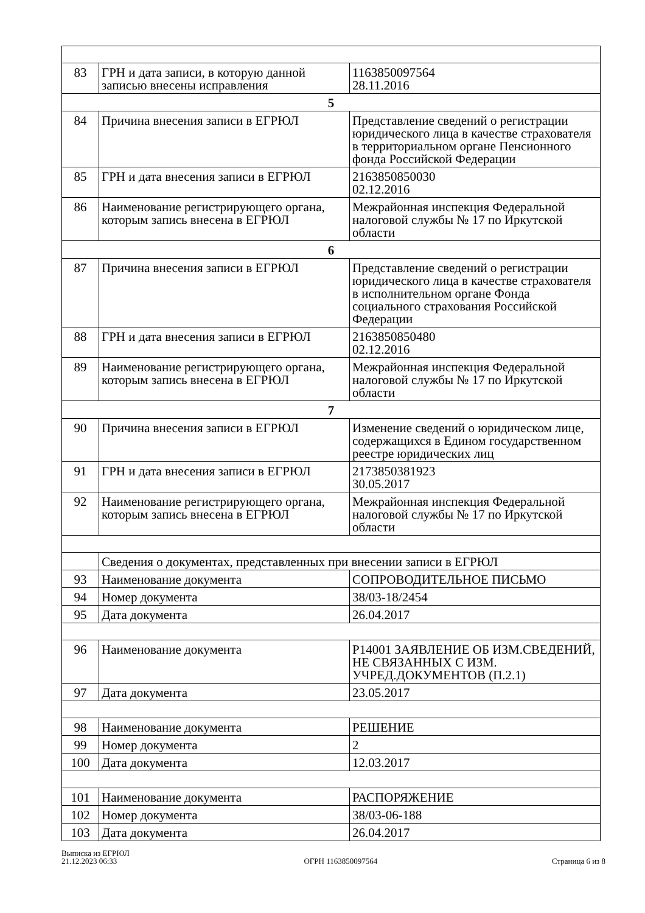| 83 | ГРН и дата записи, в которую данной записью внесены исправления | 1163850097564 28.11.2016 |
| 5 | | |
| 84 | Причина внесения записи в ЕГРЮЛ | Представление сведений о регистрации юридического лица в качестве страхователя в территориальном органе Пенсионного фонда Российской Федерации |
| 85 | ГРН и дата внесения записи в ЕГРЮЛ | 2163850850030 02.12.2016 |
| 86 | Наименование регистрирующего органа, которым запись внесена в ЕГРЮЛ | Межрайонная инспекция Федеральной налоговой службы № 17 по Иркутской области |
| 6 | | |
| 87 | Причина внесения записи в ЕГРЮЛ | Представление сведений о регистрации юридического лица в качестве страхователя в исполнительном органе Фонда социального страхования Российской Федерации |
| 88 | ГРН и дата внесения записи в ЕГРЮЛ | 2163850850480 02.12.2016 |
| 89 | Наименование регистрирующего органа, которым запись внесена в ЕГРЮЛ | Межрайонная инспекция Федеральной налоговой службы № 17 по Иркутской области |
| 7 | | |
| 90 | Причина внесения записи в ЕГРЮЛ | Изменение сведений о юридическом лице, содержащихся в Едином государственном реестре юридических лиц |
| 91 | ГРН и дата внесения записи в ЕГРЮЛ | 2173850381923 30.05.2017 |
| 92 | Наименование регистрирующего органа, которым запись внесена в ЕГРЮЛ | Межрайонная инспекция Федеральной налоговой службы № 17 по Иркутской области |
| | Сведения о документах, представленных при внесении записи в ЕГРЮЛ | |
| 93 | Наименование документа | СОПРОВОДИТЕЛЬНОЕ ПИСЬМО |
| 94 | Номер документа | 38/03-18/2454 |
| 95 | Дата документа | 26.04.2017 |
| 96 | Наименование документа | Р14001 ЗАЯВЛЕНИЕ ОБ ИЗМ.СВЕДЕНИЙ, НЕ СВЯЗАННЫХ С ИЗМ. УЧРЕД.ДОКУМЕНТОВ (П.2.1) |
| 97 | Дата документа | 23.05.2017 |
| 98 | Наименование документа | РЕШЕНИЕ |
| 99 | Номер документа | 2 |
| 100 | Дата документа | 12.03.2017 |
| 101 | Наименование документа | РАСПОРЯЖЕНИЕ |
| 102 | Номер документа | 38/03-06-188 |
| 103 | Дата документа | 26.04.2017 |
Выписка из ЕГРЮЛ
21.12.2023 06:33
ОГРН 1163850097564
Страница 6 из 8